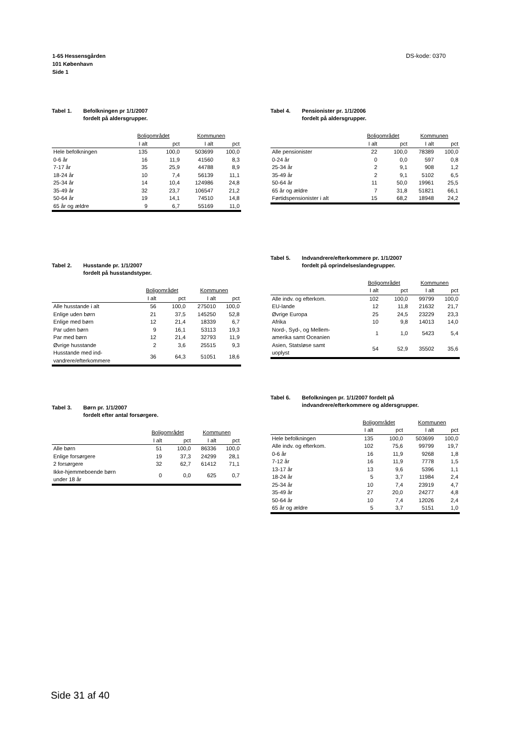1-65 Hessensgården
101 København
Side 1
DS-kode: 0370
Tabel 1. Befolkningen pr 1/1/2007
fordelt på aldersgrupper.
| | Boligområdet | | Kommunen | |
| --- | --- | --- | --- | --- |
| | I alt | pct | I alt | pct |
| Hele befolkningen | 135 | 100,0 | 503699 | 100,0 |
| 0-6 år | 16 | 11,9 | 41560 | 8,3 |
| 7-17 år | 35 | 25,9 | 44788 | 8,9 |
| 18-24 år | 10 | 7,4 | 56139 | 11,1 |
| 25-34 år | 14 | 10,4 | 124986 | 24,8 |
| 35-49 år | 32 | 23,7 | 106547 | 21,2 |
| 50-64 år | 19 | 14,1 | 74510 | 14,8 |
| 65 år og ældre | 9 | 6,7 | 55169 | 11,0 |
Tabel 2. Husstande pr. 1/1/2007
fordelt på husstandstyper.
| | Boligområdet | | Kommunen | |
| --- | --- | --- | --- | --- |
| | I alt | pct | I alt | pct |
| Alle husstande i alt | 56 | 100,0 | 275010 | 100,0 |
| Enlige uden børn | 21 | 37,5 | 145250 | 52,8 |
| Enlige med børn | 12 | 21,4 | 18339 | 6,7 |
| Par uden børn | 9 | 16,1 | 53113 | 19,3 |
| Par med børn | 12 | 21,4 | 32793 | 11,9 |
| Øvrige husstande | 2 | 3,6 | 25515 | 9,3 |
| Husstande med ind- vandrere/efterkommere | 36 | 64,3 | 51051 | 18,6 |
Tabel 3. Børn pr. 1/1/2007
fordelt efter antal forsørgere.
| | Boligområdet | | Kommunen | |
| --- | --- | --- | --- | --- |
| | I alt | pct | I alt | pct |
| Alle børn | 51 | 100,0 | 86336 | 100,0 |
| Enlige forsørgere | 19 | 37,3 | 24299 | 28,1 |
| 2 forsørgere | 32 | 62,7 | 61412 | 71,1 |
| Ikke-hjemmeboende børn under 18 år | 0 | 0,0 | 625 | 0,7 |
Tabel 4. Pensionister pr. 1/1/2006
fordelt på aldersgrupper.
| | Boligområdet | | Kommunen | |
| --- | --- | --- | --- | --- |
| | I alt | pct | I alt | pct |
| Alle pensionister | 22 | 100,0 | 78389 | 100,0 |
| 0-24 år | 0 | 0,0 | 597 | 0,8 |
| 25-34 år | 2 | 9,1 | 908 | 1,2 |
| 35-49 år | 2 | 9,1 | 5102 | 6,5 |
| 50-64 år | 11 | 50,0 | 19961 | 25,5 |
| 65 år og ældre | 7 | 31,8 | 51821 | 66,1 |
| Førtidspensionister i alt | 15 | 68,2 | 18948 | 24,2 |
Tabel 5. Indvandrere/efterkommere pr. 1/1/2007
fordelt på oprindelseslandegrupper.
| | Boligområdet | | Kommunen | |
| --- | --- | --- | --- | --- |
| | I alt | pct | I alt | pct |
| Alle indv. og efterkom. | 102 | 100,0 | 99799 | 100,0 |
| EU-lande | 12 | 11,8 | 21632 | 21,7 |
| Øvrige Europa | 25 | 24,5 | 23229 | 23,3 |
| Afrika | 10 | 9,8 | 14013 | 14,0 |
| Nord-, Syd-, og Mellem- amerika samt Oceanien | 1 | 1,0 | 5423 | 5,4 |
| Asien, Statsløse samt uoplyst | 54 | 52,9 | 35502 | 35,6 |
Tabel 6. Befolkningen pr. 1/1/2007 fordelt på
indvandrere/efterkommere og aldersgrupper.
| | Boligområdet | | Kommunen | |
| --- | --- | --- | --- | --- |
| | I alt | pct | I alt | pct |
| Hele befolkningen | 135 | 100,0 | 503699 | 100,0 |
| Alle indv. og efterkom. | 102 | 75,6 | 99799 | 19,7 |
| 0-6 år | 16 | 11,9 | 9268 | 1,8 |
| 7-12 år | 16 | 11,9 | 7778 | 1,5 |
| 13-17 år | 13 | 9,6 | 5396 | 1,1 |
| 18-24 år | 5 | 3,7 | 11984 | 2,4 |
| 25-34 år | 10 | 7,4 | 23919 | 4,7 |
| 35-49 år | 27 | 20,0 | 24277 | 4,8 |
| 50-64 år | 10 | 7,4 | 12026 | 2,4 |
| 65 år og ældre | 5 | 3,7 | 5151 | 1,0 |
Side 31 af 40